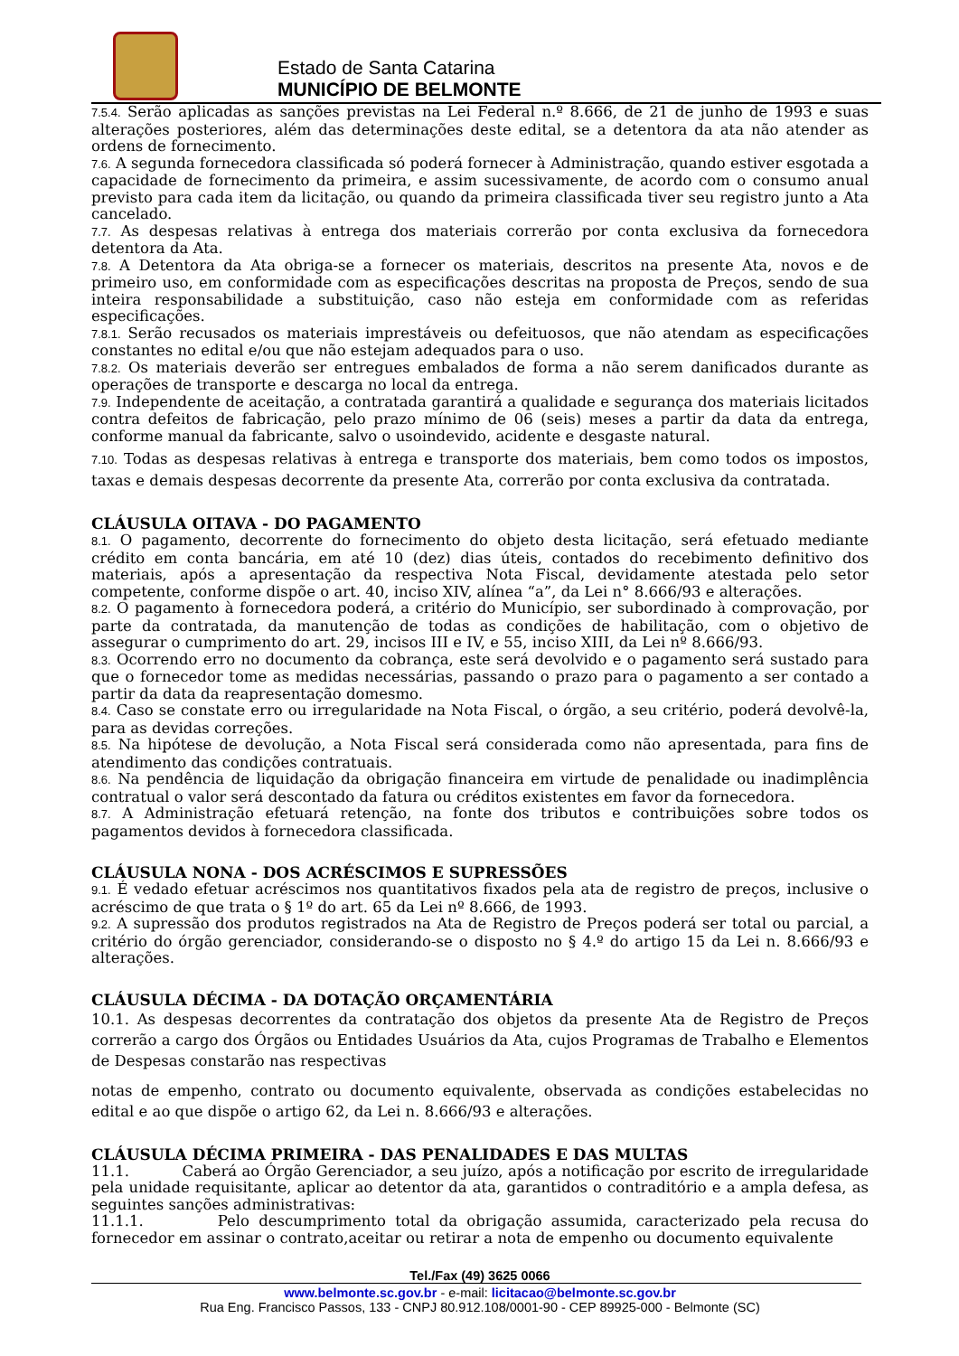Estado de Santa Catarina
MUNICÍPIO DE BELMONTE
7.5.4. Serão aplicadas as sanções previstas na Lei Federal n.º 8.666, de 21 de junho de 1993 e suas alterações posteriores, além das determinações deste edital, se a detentora da ata não atender as ordens de fornecimento.
7.6. A segunda fornecedora classificada só poderá fornecer à Administração, quando estiver esgotada a capacidade de fornecimento da primeira, e assim sucessivamente, de acordo com o consumo anual previsto para cada item da licitação, ou quando da primeira classificada tiver seu registro junto a Ata cancelado.
7.7. As despesas relativas à entrega dos materiais correrão por conta exclusiva da fornecedora detentora da Ata.
7.8. A Detentora da Ata obriga-se a fornecer os materiais, descritos na presente Ata, novos e de primeiro uso, em conformidade com as especificações descritas na proposta de Preços, sendo de sua inteira responsabilidade a substituição, caso não esteja em conformidade com as referidas especificações.
7.8.1. Serão recusados os materiais imprestáveis ou defeituosos, que não atendam as especificações constantes no edital e/ou que não estejam adequados para o uso.
7.8.2. Os materiais deverão ser entregues embalados de forma a não serem danificados durante as operações de transporte e descarga no local da entrega.
7.9. Independente de aceitação, a contratada garantirá a qualidade e segurança dos materiais licitados contra defeitos de fabricação, pelo prazo mínimo de 06 (seis) meses a partir da data da entrega, conforme manual da fabricante, salvo o usoindevido, acidente e desgaste natural.
7.10. Todas as despesas relativas à entrega e transporte dos materiais, bem como todos os impostos, taxas e demais despesas decorrente da presente Ata, correrão por conta exclusiva da contratada.
CLÁUSULA OITAVA - DO PAGAMENTO
8.1. O pagamento, decorrente do fornecimento do objeto desta licitação, será efetuado mediante crédito em conta bancária, em até 10 (dez) dias úteis, contados do recebimento definitivo dos materiais, após a apresentação da respectiva Nota Fiscal, devidamente atestada pelo setor competente, conforme dispõe o art. 40, inciso XIV, alínea “a”, da Lei n° 8.666/93 e alterações.
8.2. O pagamento à fornecedora poderá, a critério do Município, ser subordinado à comprovação, por parte da contratada, da manutenção de todas as condições de habilitação, com o objetivo de assegurar o cumprimento do art. 29, incisos III e IV, e 55, inciso XIII, da Lei nº 8.666/93.
8.3. Ocorrendo erro no documento da cobrança, este será devolvido e o pagamento será sustado para que o fornecedor tome as medidas necessárias, passando o prazo para o pagamento a ser contado a partir da data da reapresentação domesmo.
8.4. Caso se constate erro ou irregularidade na Nota Fiscal, o órgão, a seu critério, poderá devolvê-la, para as devidas correções.
8.5. Na hipótese de devolução, a Nota Fiscal será considerada como não apresentada, para fins de atendimento das condições contratuais.
8.6. Na pendência de liquidação da obrigação financeira em virtude de penalidade ou inadimplência contratual o valor será descontado da fatura ou créditos existentes em favor da fornecedora.
8.7. A Administração efetuará retenção, na fonte dos tributos e contribuições sobre todos os pagamentos devidos à fornecedora classificada.
CLÁUSULA NONA - DOS ACRÉSCIMOS E SUPRESSÕES
9.1. É vedado efetuar acréscimos nos quantitativos fixados pela ata de registro de preços, inclusive o acréscimo de que trata o § 1º do art. 65 da Lei nº 8.666, de 1993.
9.2. A supressão dos produtos registrados na Ata de Registro de Preços poderá ser total ou parcial, a critério do órgão gerenciador, considerando-se o disposto no § 4.º do artigo 15 da Lei n. 8.666/93 e alterações.
CLÁUSULA DÉCIMA - DA DOTAÇÃO ORÇAMENTÁRIA
10.1. As despesas decorrentes da contratação dos objetos da presente Ata de Registro de Preços correrão a cargo dos Órgãos ou Entidades Usuários da Ata, cujos Programas de Trabalho e Elementos de Despesas constarão nas respectivas
notas de empenho, contrato ou documento equivalente, observada as condições estabelecidas no edital e ao que dispõe o artigo 62, da Lei n. 8.666/93 e alterações.
CLÁUSULA DÉCIMA PRIMEIRA - DAS PENALIDADES E DAS MULTAS
11.1. Caberá ao Órgão Gerenciador, a seu juízo, após a notificação por escrito de irregularidade pela unidade requisitante, aplicar ao detentor da ata, garantidos o contraditório e a ampla defesa, as seguintes sanções administrativas:
11.1.1. Pelo descumprimento total da obrigação assumida, caracterizado pela recusa do fornecedor em assinar o contrato,aceitar ou retirar a nota de empenho ou documento equivalente
Tel./Fax (49) 3625 0066
www.belmonte.sc.gov.br - e-mail: licitacao@belmonte.sc.gov.br
Rua Eng. Francisco Passos, 133 - CNPJ 80.912.108/0001-90 - CEP 89925-000 - Belmonte (SC)